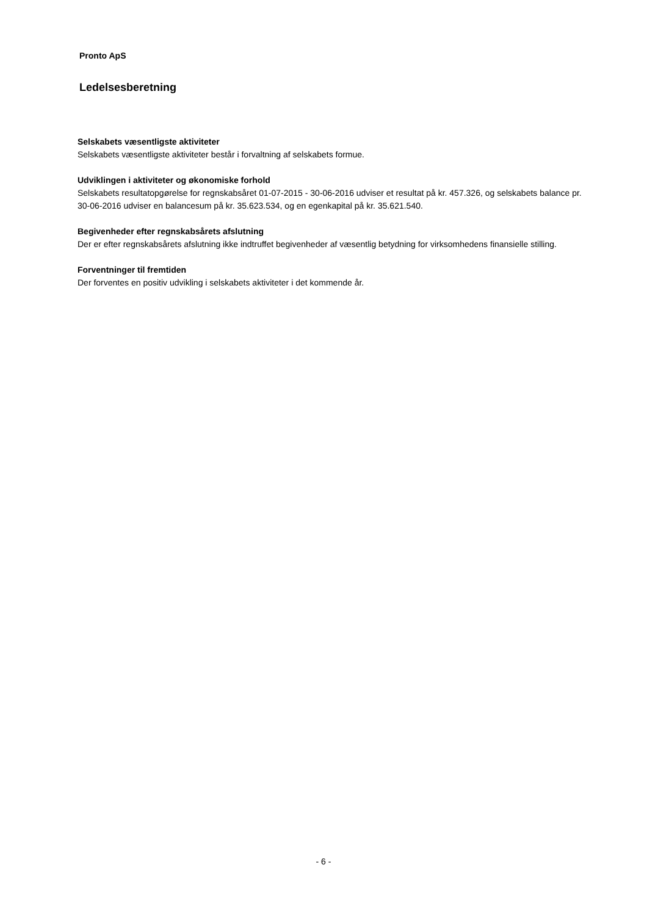Pronto ApS
Ledelsesberetning
Selskabets væsentligste aktiviteter
Selskabets væsentligste aktiviteter består i forvaltning af selskabets formue.
Udviklingen i aktiviteter og økonomiske forhold
Selskabets resultatopgørelse for regnskabsåret 01-07-2015 - 30-06-2016 udviser et resultat på kr. 457.326, og selskabets balance pr. 30-06-2016 udviser en balancesum på kr. 35.623.534, og en egenkapital på kr. 35.621.540.
Begivenheder efter regnskabsårets afslutning
Der er efter regnskabsårets afslutning ikke indtruffet begivenheder af væsentlig betydning for virksomhedens finansielle stilling.
Forventninger til fremtiden
Der forventes en positiv udvikling i selskabets aktiviteter i det kommende år.
- 6 -